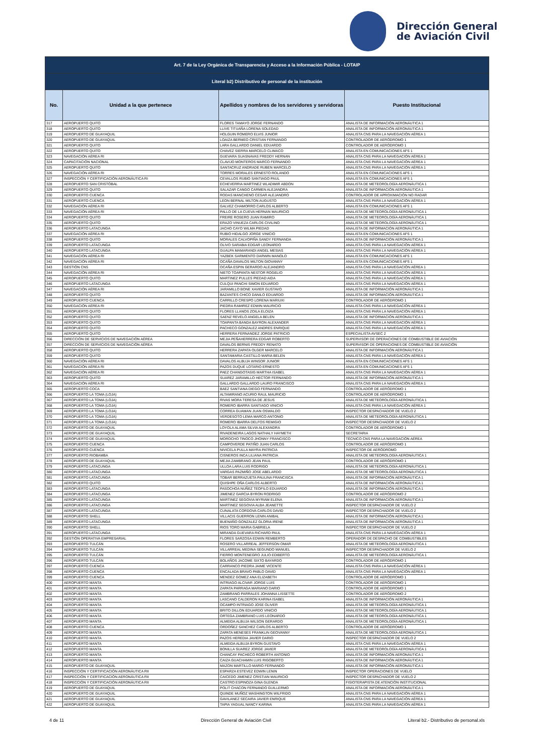Dirección General
de Aviación Civil
| Art. 7 de la Ley Orgánica de Transparencia y Acceso a la Información Pública - LOTAIP | | | |
| Literal b2) Distributivo de personal de la institución | | | |
| No. | Unidad a la que pertenece | Apellidos y nombres de los servidores y servidoras | Puesto Institucional |
| 317 | AEROPUERTO QUITO | FLORES TAMAYO JORGE FERNANDO | ANALISTA DE INFORMACIÓN AERONÁUTICA 1 |
| 318 | AEROPUERTO QUITO | LLIVE TITUAÑA LORENA SOLEDAD | ANALISTA DE INFORMACIÓN AERONÁUTICA 1 |
| 319 | AEROPUERTO DE GUAYAQUIL | HOLGUIN ROMERO ELVIS JUNIOR | ANALISTA CNS PARA LA NAVEGACIÓN AÉREA 1 |
| 320 | AEROPUERTO DE GUAYAQUIL | LOAIZA BERMEO CRISTIAN FERNANDO | CONTROLADOR DE AERÓDROMO 1 |
| 321 | AEROPUERTO QUITO | LARA GALLARDO DANIEL EDUARDO | CONTROLADOR DE AERÓDROMO 1 |
| 322 | AEROPUERTO QUITO | CHAVEZ SIERRA MARCELO CLIMACO | ANALISTA EN COMUNICACIONES AFS 1 |
| 323 | NAVEGACIÓN AÉREA RI | GUEVARA SUASNAVAS FREDDY HERNAN | ANALISTA CNS PARA LA NAVEGACIÓN AÉREA 1 |
| 324 | CAPACITACIÓN NACIONAL | CLAVIJO MONTEROS MARCO FERNANDO | ANALISTA CNS PARA LA NAVEGACIÓN AÉREA 1 |
| 325 | AEROPUERTO QUITO | SANTACRUZ ANDRADE RUBEN MARCELO | ANALISTA CNS PARA LA NAVEGACIÓN AÉREA 1 |
| 326 | NAVEGACIÓN AÉREA RI | TORRES MORALES ERNESTO ROLANDO | ANALISTA EN COMUNICACIONES AFS 1 |
| 327 | INSPECCIÓN Y CERTIFICACIÓN AERONÁUTICA RI | CEVALLOS RUBIO SANTIAGO PAUL | ANALISTA EN COMUNICACIONES AFS 1 |
| 328 | AEROPUERTO SAN CRISTÓBAL | ECHEVERRIA MARTINEZ WLADIMIR ABDON | ANALISTA DE METEOROLOGÍA AERONÁUTICA 1 |
| 329 | AEROPUERTO QUITO | SALAZAR CANGO CARMEN ALEJANDRA | ANALISTA DE INFORMACIÓN AERONÁUTICA 1 |
| 330 | AEROPUERTO CUENCA | RODAS MANCHENO CESAR ALEJANDRO | CONTROLADOR DE APROXIMACIÓN NO RADAR |
| 331 | AEROPUERTO CUENCA | LEON BERNAL MILTON AUGUSTO | ANALISTA CNS PARA LA NAVEGACIÓN AÉREA 1 |
| 332 | NAVEGACIÓN AÉREA RI | GALVEZ CHAMORRO CARLOS ALBERTO | ANALISTA EN COMUNICACIONES AFS 1 |
| 333 | NAVEGACIÓN AÉREA RI | PALLO DE LA CUEVA HERNAN MAURICIO | ANALISTA DE METEOROLOGÍA AERONÁUTICA 1 |
| 334 | AEROPUERTO QUITO | FREIRE ROSERO JUAN RAMIRO | ANALISTA DE METEOROLOGÍA AERONÁUTICA 1 |
| 335 | AEROPUERTO QUITO | ERAZO VINUEZA CARLOS CIVILINO | ANALISTA DE METEOROLOGÍA AERONÁUTICA 1 |
| 336 | AEROPUERTO LATACUNGA | JACHO CAYO WILMA PIEDAD | ANALISTA DE INFORMACIÓN AERONÁUTICA 1 |
| 337 | NAVEGACIÓN AÉREA RI | RUBIO HIDALGO JORGE VINICIO | ANALISTA EN COMUNICACIONES AFS 1 |
| 338 | AEROPUERTO QUITO | MORALES CALVOPIÑA SANDY FERNANDA | ANALISTA DE INFORMACIÓN AERONÁUTICA 1 |
| 339 | AEROPUERTO LATACUNGA | OLIVO SARABIA EDGAR LEONARDO | ANALISTA CNS PARA LA NAVEGACIÓN AÉREA 1 |
| 340 | AEROPUERTO LATACUNGA | GUALPA MAMARANDI ANGEL MESIAS | ANALISTA CNS PARA LA NAVEGACIÓN AÉREA 1 |
| 341 | NAVEGACIÓN AÉREA RI | YAZBEK SARMIENTO DARWIN MANOLO | ANALISTA EN COMUNICACIONES AFS 1 |
| 342 | NAVEGACIÓN AÉREA RI | OCAÑA DAVALOS MILTON GIOVANNY | ANALISTA EN COMUNICACIONES AFS 1 |
| 343 | GESTIÓN CNS | OCAÑA ESPIN GERARDO ALEJANDRO | ANALISTA CNS PARA LA NAVEGACIÓN AÉREA 1 |
| 344 | NAVEGACIÓN AÉREA RI | NIETO TOAPANTA NESTOR ROGELIO | ANALISTA CNS PARA LA NAVEGACIÓN AÉREA 1 |
| 345 | AEROPUERTO QUITO | MARTINEZ PULLES PIEDAD AIDA | ANALISTA CNS PARA LA NAVEGACIÓN AÉREA 1 |
| 346 | AEROPUERTO LATACUNGA | CULQUI PANCHI SIMON EDUARDO | ANALISTA CNS PARA LA NAVEGACIÓN AÉREA 1 |
| 347 | NAVEGACIÓN AÉREA RI | JARAMILLO BONE XAVIER GUSTAVO | ANALISTA DE INFORMACIÓN AERONÁUTICA 1 |
| 348 | AEROPUERTO QUITO | BAZANTES CHICO DANILO EDUARDO | ANALISTA DE INFORMACIÓN AERONÁUTICA 1 |
| 349 | AEROPUERTO CUENCA | CARRILLO CRESPO LORENA MARIUXI | CONTROLADOR DE AERÓDROMO 1 |
| 350 | NAVEGACIÓN AÉREA RI | PIEDRA RAMIREZ EDWIN MAURICIO | ANALISTA CNS PARA LA NAVEGACIÓN AÉREA 1 |
| 351 | AEROPUERTO QUITO | FLORES LLANOS ZOILA ELOIZA | ANALISTA CNS PARA LA NAVEGACIÓN AÉREA 1 |
| 352 | AEROPUERTO QUITO | SAENZ REVELO ANGELA BELEN | ANALISTA DE INFORMACIÓN AERONÁUTICA 1 |
| 353 | AEROPUERTO QUITO | TOAPANTA BANDA BAYRON ALEXANDER | ANALISTA CNS PARA LA NAVEGACIÓN AÉREA 1 |
| 354 | AEROPUERTO QUITO | PACHECO GONZALEZ ANDRES ENRIQUE | ANALISTA CNS PARA LA NAVEGACIÓN AÉREA 1 |
| 355 | AEROPUERTO QUITO | HERRERA FERNANDEZ JORGE PATRICIO | ESPECIALISTA AVSEC 2 |
| 356 | DIRECCIÓN DE SERVICIOS DE NAVEGACIÓN AÉREA | MEJIA PEÑAHERRERA EDGAR ROBERTO | SUPERVISOR DE OPERACIONES DE COMBUSTIBLE DE AVIACIÓN |
| 357 | DIRECCIÓN DE SERVICIOS DE NAVEGACIÓN AÉREA | DAVALOS BERNIS FREDDY RENATO | SUPERVISOR DE OPERACIONES DE COMBUSTIBLE DE AVIACIÓN |
| 358 | AEROPUERTO QUITO | HERRERA ZAPATA OLGER MARCELO | ANALISTA DE INFORMACIÓN AERONÁUTICA 1 |
| 359 | AEROPUERTO QUITO | SANTAMARIA CASTILLO MARIA BELEN | ANALISTA CNS PARA LA NAVEGACIÓN AÉREA 1 |
| 360 | NAVEGACIÓN AÉREA RI | DAVALOS ALBUJA WINSOR JUNIOR | ANALISTA EN COMUNICACIONES AFS 1 |
| 361 | NAVEGACIÓN AÉREA RI | PAZOS DUQUE LOTARIO ERNESTO | ANALISTA EN COMUNICACIONES AFS 1 |
| 362 | NAVEGACIÓN AÉREA RI | PAEZ CHANGOTASIG MARTHA ISABEL | ANALISTA CNS PARA LA NAVEGACIÓN AÉREA 1 |
| 363 | AEROPUERTO QUITO | SUAREZ JARAMILLO HECTOR FERNANDO | ANALISTA DE INFORMACIÓN AERONÁUTICA 1 |
| 364 | NAVEGACIÓN AÉREA RI | GALLARDO GALLARDO LAURO FRANCISCO | ANALISTA CNS PARA LA NAVEGACIÓN AÉREA 1 |
| 365 | AEROPUERTO COCA | BAEZ SANTIANA DIEGO FERNANDO | CONTROLADOR DE AERÓDROMO 1 |
| 366 | AEROPUERTO LA TOMA (LOJA) | ALTAMIRANO ACURIO RAUL MAURICIO | CONTROLADOR DE AERÓDROMO 1 |
| 367 | AEROPUERTO LA TOMA (LOJA) | RIVAS MORA TERESA DE JESUS | ANALISTA DE METEOROLOGÍA AERONÁUTICA 1 |
| 368 | AEROPUERTO LA TOMA (LOJA) | ROMERO IBARRA SANTIAGO VINICIO | ANALISTA CNS PARA LA NAVEGACIÓN AÉREA 1 |
| 369 | AEROPUERTO LA TOMA (LOJA) | CORREA GUAMAN JUAN OSWALDO | INSPECTOR DESPACHADOR DE VUELO 2 |
| 370 | AEROPUERTO LA TOMA (LOJA) | VERDESOTO LEMA MARCO ANTONIO | ANALISTA DE METEOROLOGÍA AERONÁUTICA 1 |
| 371 | AEROPUERTO LA TOMA (LOJA) | ROMERO IBARRA DELFOS REMIGIO | INSPECTOR DESPACHADOR DE VUELO 2 |
| 372 | AEROPUERTO DE GUAYAQUIL | LOYOLA ALAMA SILVIA ALEXANDRA | CONTROLADOR DE AERÓDROMO 1 |
| 373 | AEROPUERTO DE GUAYAQUIL | RIVADENEIRA LAGOS NATHALY HAYMETH | SECRETARIA |
| 374 | AEROPUERTO DE GUAYAQUIL | MOROCHO TINOCO JHONNY FRANCISCO | TÉCNICO CNS PARA LA NAVEGACIÓN AÉREA |
| 375 | AEROPUERTO CUENCA | CAMPOVERDE PATIÑO JUAN CARLOS | CONTROLADOR DE AERÓDROMO 1 |
| 376 | AEROPUERTO CUENCA | NIVICELA PULLA MAYRA PATRICIA | INSPECTOR DE AERÓDROMO |
| 377 | AEROPUERTO RIOBAMBA | CISNEROS INCA LILIANA PATRICIA | ANALISTA DE METEOROLOGÍA AERONÁUTICA 1 |
| 378 | AEROPUERTO DE GUAYAQUIL | MEJIA ZAMBRANO JEAN PAUL | CONTROLADOR DE AERÓDROMO 1 |
| 379 | AEROPUERTO LATACUNGA | ULLOA LARA LUIS RODRIGO | ANALISTA DE METEOROLOGÍA AERONÁUTICA 1 |
| 380 | AEROPUERTO LATACUNGA | VARGAS PAZMIÑO JOSE ABELARDO | ANALISTA DE METEOROLOGÍA AERONÁUTICA 1 |
| 381 | AEROPUERTO LATACUNGA | TOBAR BERRAZUETA PAULINA FRANCISCA | ANALISTA DE INFORMACIÓN AERONÁUTICA 1 |
| 382 | AEROPUERTO QUITO | QUISHPE OÑA CARLOS ALBERTO | ANALISTA DE INFORMACIÓN AERONÁUTICA 1 |
| 383 | AEROPUERTO LATACUNGA | PASOCHOA NUÑEZ TEOFILO EDUARDO | ANALISTA DE INFORMACIÓN AERONÁUTICA 1 |
| 384 | AEROPUERTO LATACUNGA | JIMENEZ GARCIA BYRON RODRIGO | CONTROLADOR DE AERÓDROMO 2 |
| 385 | AEROPUERTO LATACUNGA | MARTINEZ SEGOVIA MYRIAM ELENA | ANALISTA DE INFORMACIÓN AERONÁUTICA 1 |
| 386 | AEROPUERTO LATACUNGA | MARTINEZ SEGOVIA ALBA JEANETTE | INSPECTOR DESPACHADOR DE VUELO 2 |
| 387 | AEROPUERTO LATACUNGA | CUNALATA CORDOVA CARLOS DAVID | INSPECTOR DESPACHADOR DE VUELO 2 |
| 388 | AEROPUERTO SHELL | VILLACIS GUERRON LENIN ANIBAL | ANALISTA DE INFORMACIÓN AERONÁUTICA 1 |
| 389 | AEROPUERTO LATACUNGA | BUENAÑO GONZALEZ GLORIA IRENE | ANALISTA DE INFORMACIÓN AERONÁUTICA 1 |
| 390 | AEROPUERTO SHELL | RIOS TORO MARIA GABRIELA | INSPECTOR DESPACHADOR DE VUELO 2 |
| 391 | AEROPUERTO LATACUNGA | MIRANDA GUEVARA RICHARD PAUL | ANALISTA CNS PARA LA NAVEGACIÓN AÉREA 1 |
| 392 | GESTIÓN OPERATIVA EMPRESARIAL | FLORES SARZOSA EDWIN REMBERTO | OPERADOR DE DESPACHO DE COMBUSTIBLES |
| 393 | AEROPUERTO TULCÁN | ROSERO VILLARREAL JEFFERSON OMAR | ANALISTA DE METEOROLOGÍA AERONÁUTICA 1 |
| 394 | AEROPUERTO TULCÁN | VILLARREAL MEDINA SEGUNDO MANUEL | INSPECTOR DESPACHADOR DE VUELO 2 |
| 395 | AEROPUERTO TULCÁN | FIERRO MONTENEGRO JULIO EDIBERTO | ANALISTA DE METEOROLOGÍA AERONÁUTICA 1 |
| 396 | AEROPUERTO TULCÁN | BOLAÑOS JACOME SIXTO BAYARDO | CONTROLADOR DE AERÓDROMO 1 |
| 397 | AEROPUERTO CUENCA | CARRANCO PIEDRA JAIME VICENTE | ANALISTA CNS PARA LA NAVEGACIÓN AÉREA 1 |
| 398 | AEROPUERTO CUENCA | ENCALADA BRAVO PABLO DAVID | ANALISTA CNS PARA LA NAVEGACIÓN AÉREA 1 |
| 399 | AEROPUERTO CUENCA | MENDEZ GOMEZ ANA ELIZABETH | CONTROLADOR DE AERÓDROMO 1 |
| 400 | AEROPUERTO MANTA | INTRIAGO ALCIVAR JORGE LUIS | CONTROLADOR DE AERÓDROMO 1 |
| 401 | AEROPUERTO MANTA | ZAPATA PARRAGA MARIANO DARIO | CONTROLADOR DE AERÓDROMO 1 |
| 402 | AEROPUERTO MANTA | ZAMBRANO PARRALES JOHANNA LISSETTE | CONTROLADOR DE AERÓDROMO 2 |
| 403 | AEROPUERTO MANTA | LASCANO CALDERON KARINA ISABEL | ANALISTA DE INFORMACIÓN AERONÁUTICA 1 |
| 404 | AEROPUERTO MANTA | OCAMPO INTRIAGO JOSE OLIVER | ANALISTA DE METEOROLOGÍA AERONÁUTICA 1 |
| 405 | AEROPUERTO MANTA | BRITO DILLON EDUARDO VINICIO | ANALISTA DE METEOROLOGÍA AERONÁUTICA 1 |
| 406 | AEROPUERTO MANTA | ORTEGA ZAMBRANO LUIS LEONARDO | ANALISTA DE METEOROLOGÍA AERONÁUTICA 1 |
| 407 | AEROPUERTO MANTA | ALMEIDA ALBUJA WILSON GERARDO | ANALISTA DE METEOROLOGÍA AERONÁUTICA 1 |
| 408 | AEROPUERTO CUENCA | ORDOÑEZ SANCHEZ CARLOS ALBERTO | CONTROLADOR DE AERÓDROMO 1 |
| 409 | AEROPUERTO MANTA | ZAPATA MENESES FRANKLIN GEOVANNY | ANALISTA DE METEOROLOGÍA AERONÁUTICA 1 |
| 410 | AEROPUERTO MANTA | PAZOS HEREDIA JAVIER DARIO | INSPECTOR DESPACHADOR DE VUELO 2 |
| 411 | AEROPUERTO MANTA | ALMEIDA ALBUJA BYRON GUSTAVO | ANALISTA CNS PARA LA NAVEGACIÓN AÉREA 1 |
| 412 | AEROPUERTO MANTA | BONILLA SUAREZ JORGE JAVIER | ANALISTA DE METEOROLOGÍA AERONÁUTICA 1 |
| 413 | AEROPUERTO MANTA | CHANCAY PACHECO ROBERTH ANTONIO | ANALISTA DE INFORMACIÓN AERONÁUTICA 1 |
| 414 | AEROPUERTO MANTA | CAIZA GUACHAMIN LUIS RIGOBERTO | ANALISTA DE INFORMACIÓN AERONÁUTICA 1 |
| 415 | AEROPUERTO DE GUAYAQUIL | MAZON MARTILLO MARIO FERNANDO | ANALISTA DE INFORMACIÓN AERONÁUTICA 1 |
| 416 | INSPECCIÓN Y CERTIFICACIÓN AERONÁUTICA RII | ESPARZA ESTEVEZ EDWIN LENIN | INSPECTOR OPERACIONES DE VUELO |
| 417 | INSPECCIÓN Y CERTIFICACIÓN AERONÁUTICA RII | CAICEDO JIMENEZ CRISTIAN MAURICIO | INSPECTOR DESPACHADOR DE VUELO 2 |
| 418 | INSPECCIÓN Y CERTIFICACIÓN AERONÁUTICA RII | CASTRO ESPINOZA GINA GLENDA | FISIOTERAPISTA DE ATENCIÓN INSTITUCIONAL |
| 419 | AEROPUERTO DE GUAYAQUIL | POLIT CHACON FERNANDO GUILLERMO | ANALISTA DE INFORMACIÓN AERONÁUTICA 1 |
| 420 | AEROPUERTO DE GUAYAQUIL | QUINDE MUÑOZ WASHINGTON WILFRIDO | ANALISTA CNS PARA LA NAVEGACIÓN AÉREA 1 |
| 421 | AEROPUERTO DE GUAYAQUIL | GAVILANEZ SECAIRA JAVIER ENRIQUE | ANALISTA CNS PARA LA NAVEGACIÓN AÉREA 1 |
| 422 | AEROPUERTO DE GUAYAQUIL | TAPIA YAGUAL NANCY KARINA | ANALISTA CNS PARA LA NAVEGACIÓN AÉREA 1 |
4 de 11 Dirección General de Aviación Civil Literal b2.- Distributivo de personal.xls